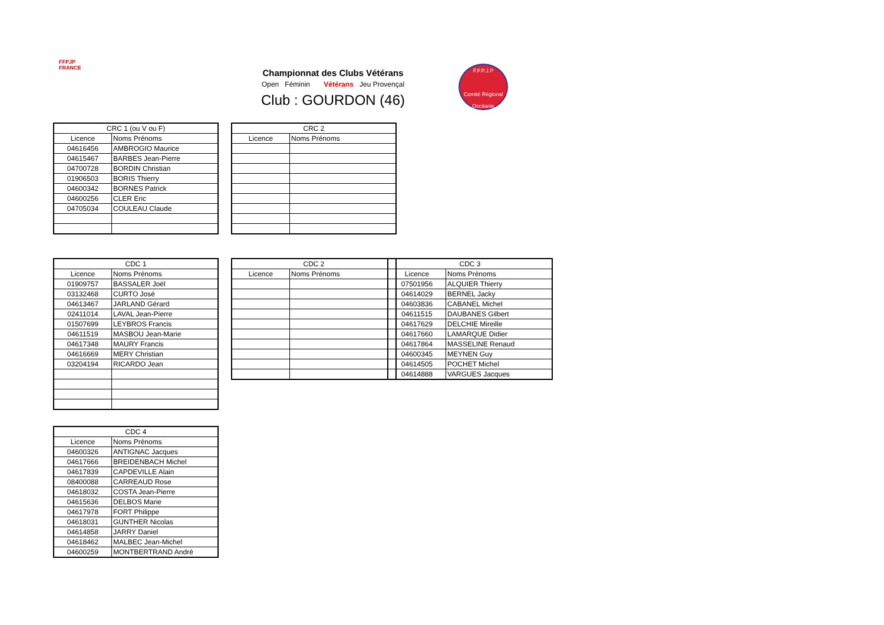FFPJP
FRANCE
Championnat des Clubs Vétérans
Open Féminin Vétérans Jeu Provençal
Club : GOURDON (46)
F.F.P.J.P
Comité Régional Occitanie
| CRC 1 (ou V ou F) | |
| --- | --- |
| Licence | Noms Prénoms |
| 04616456 | AMBROGIO Maurice |
| 04615467 | BARBES Jean-Pierre |
| 04700728 | BORDIN Christian |
| 01906503 | BORIS Thierry |
| 04600342 | BORNES Patrick |
| 04600256 | CLER Eric |
| 04705034 | COULEAU Claude |
| CRC 2 | |
| --- | --- |
| Licence | Noms Prénoms |
| CDC 1 | |
| --- | --- |
| Licence | Noms Prénoms |
| 01909757 | BASSALER Joël |
| 03132468 | CURTO José |
| 04613467 | JARLAND Gérard |
| 02411014 | LAVAL Jean-Pierre |
| 01507699 | LEYBROS Francis |
| 04611519 | MASBOU Jean-Marie |
| 04617348 | MAURY Francis |
| 04616669 | MERY Christian |
| 03204194 | RICARDO Jean |
| CDC 2 | |
| --- | --- |
| Licence | Noms Prénoms |
| CDC 3 | |
| --- | --- |
| Licence | Noms Prénoms |
| 07501956 | ALQUIER Thierry |
| 04614029 | BERNEL Jacky |
| 04603836 | CABANEL Michel |
| 04611515 | DAUBANES Gilbert |
| 04617629 | DELCHIE Mireille |
| 04617660 | LAMARQUE Didier |
| 04617864 | MASSELINE Renaud |
| 04600345 | MEYNEN Guy |
| 04614505 | POCHET Michel |
| 04614888 | VARGUES Jacques |
| CDC 4 | |
| --- | --- |
| Licence | Noms Prénoms |
| 04600326 | ANTIGNAC Jacques |
| 04617666 | BREIDENBACH Michel |
| 04617839 | CAPDEVILLE Alain |
| 08400088 | CARREAUD Rose |
| 04618032 | COSTA Jean-Pierre |
| 04615636 | DELBOS Marie |
| 04617978 | FORT Philippe |
| 04618031 | GUNTHER Nicolas |
| 04614858 | JARRY Daniel |
| 04618462 | MALBEC Jean-Michel |
| 04600259 | MONTBERTRAND André |